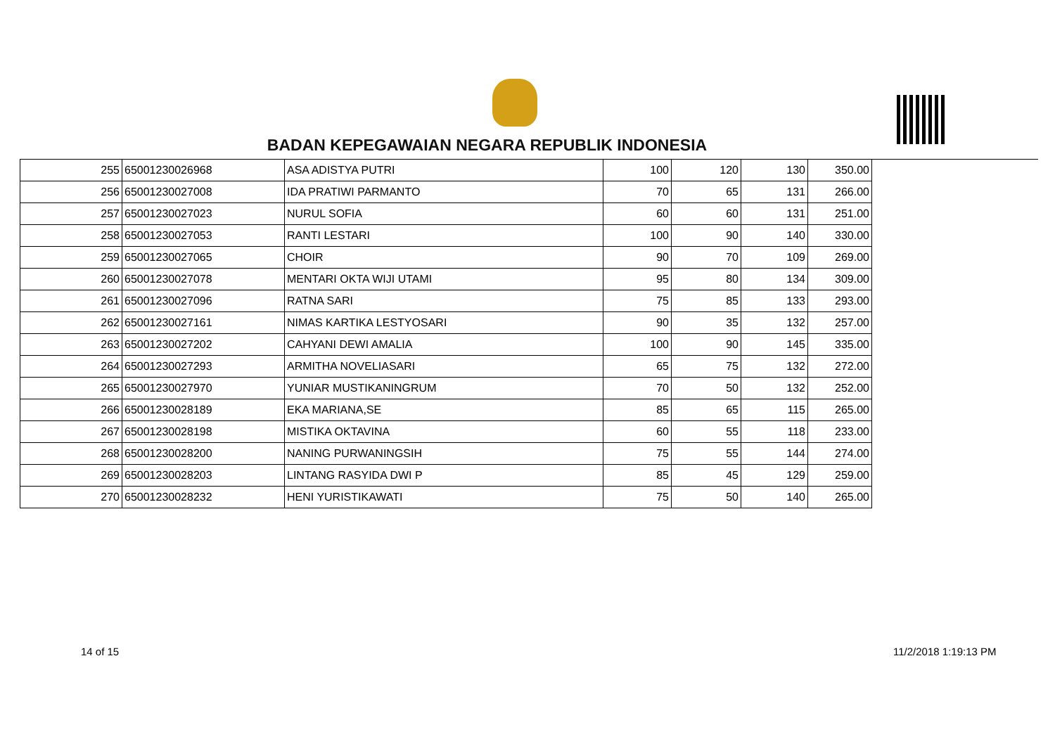BADAN KEPEGAWAIAN NEGARA REPUBLIK INDONESIA
| 255 | 65001230026968 | ASA ADISTYA PUTRI | 100 | 120 | 130 | 350.00 |
| 256 | 65001230027008 | IDA PRATIWI PARMANTO | 70 | 65 | 131 | 266.00 |
| 257 | 65001230027023 | NURUL SOFIA | 60 | 60 | 131 | 251.00 |
| 258 | 65001230027053 | RANTI LESTARI | 100 | 90 | 140 | 330.00 |
| 259 | 65001230027065 | CHOIR | 90 | 70 | 109 | 269.00 |
| 260 | 65001230027078 | MENTARI OKTA WIJI UTAMI | 95 | 80 | 134 | 309.00 |
| 261 | 65001230027096 | RATNA SARI | 75 | 85 | 133 | 293.00 |
| 262 | 65001230027161 | NIMAS KARTIKA LESTYOSARI | 90 | 35 | 132 | 257.00 |
| 263 | 65001230027202 | CAHYANI DEWI AMALIA | 100 | 90 | 145 | 335.00 |
| 264 | 65001230027293 | ARMITHA NOVELIASARI | 65 | 75 | 132 | 272.00 |
| 265 | 65001230027970 | YUNIAR MUSTIKANINGRUM | 70 | 50 | 132 | 252.00 |
| 266 | 65001230028189 | EKA MARIANA,SE | 85 | 65 | 115 | 265.00 |
| 267 | 65001230028198 | MISTIKA OKTAVINA | 60 | 55 | 118 | 233.00 |
| 268 | 65001230028200 | NANING PURWANINGSIH | 75 | 55 | 144 | 274.00 |
| 269 | 65001230028203 | LINTANG RASYIDA DWI P | 85 | 45 | 129 | 259.00 |
| 270 | 65001230028232 | HENI YURISTIKAWATI | 75 | 50 | 140 | 265.00 |
14 of 15 11/2/2018 1:19:13 PM